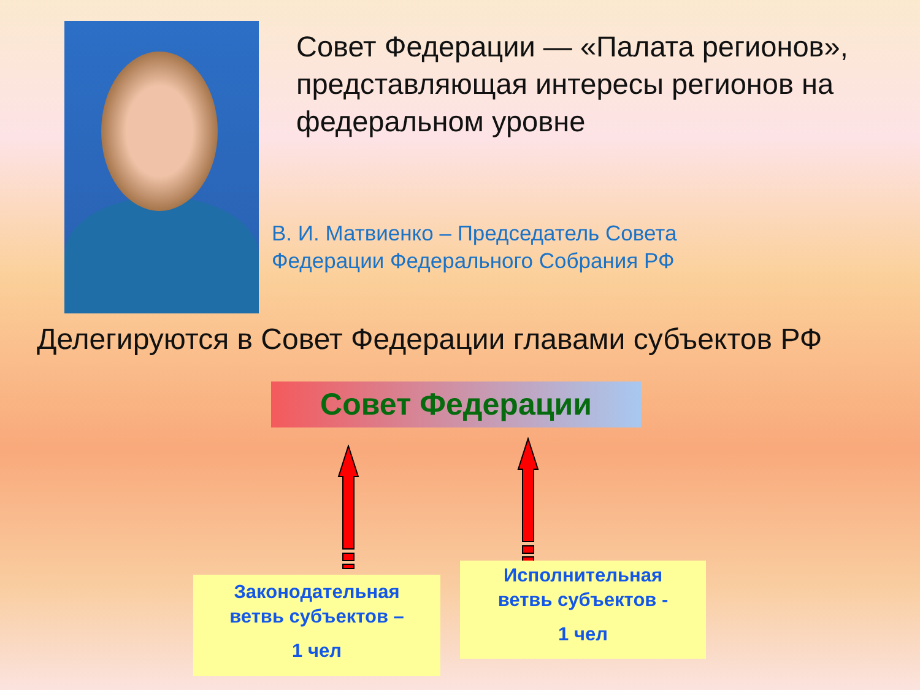Совет Федерации — «Палата регионов», представляющая интересы регионов на федеральном уровне
В. И. Матвиенко – Председатель Совета
Федерации Федерального Собрания РФ
Делегируются в Совет Федерации главами субъектов РФ
Совет Федерации
Законодательная
ветвь субъектов –
1 чел
Исполнительная
ветвь субъектов -
1 чел